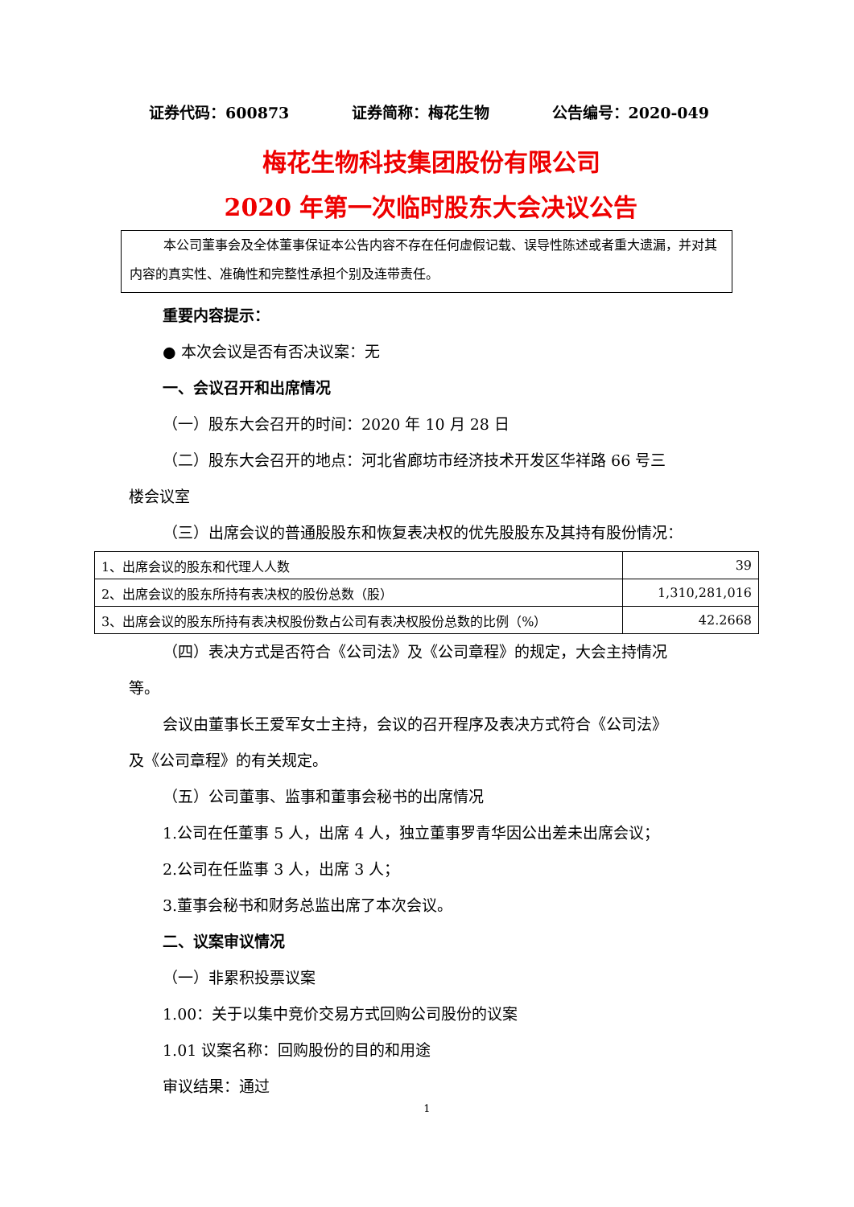证券代码：600873 证券简称：梅花生物 公告编号：2020-049
梅花生物科技集团股份有限公司
2020 年第一次临时股东大会决议公告
本公司董事会及全体董事保证本公告内容不存在任何虚假记载、误导性陈述或者重大遗漏，并对其内容的真实性、准确性和完整性承担个别及连带责任。
重要内容提示：
● 本次会议是否有否决议案：无
一、会议召开和出席情况
（一）股东大会召开的时间：2020 年 10 月 28 日
（二）股东大会召开的地点：河北省廊坊市经济技术开发区华祥路 66 号三
楼会议室
（三）出席会议的普通股股东和恢复表决权的优先股股东及其持有股份情况：
| 1、出席会议的股东和代理人人数 | 39 |
| 2、出席会议的股东所持有表决权的股份总数（股） | 1,310,281,016 |
| 3、出席会议的股东所持有表决权股份数占公司有表决权股份总数的比例（%） | 42.2668 |
（四）表决方式是否符合《公司法》及《公司章程》的规定，大会主持情况
等。
会议由董事长王爱军女士主持，会议的召开程序及表决方式符合《公司法》
及《公司章程》的有关规定。
（五）公司董事、监事和董事会秘书的出席情况
1.公司在任董事 5 人，出席 4 人，独立董事罗青华因公出差未出席会议；
2.公司在任监事 3 人，出席 3 人；
3.董事会秘书和财务总监出席了本次会议。
二、议案审议情况
（一）非累积投票议案
1.00：关于以集中竞价交易方式回购公司股份的议案
1.01 议案名称：回购股份的目的和用途
审议结果：通过
1